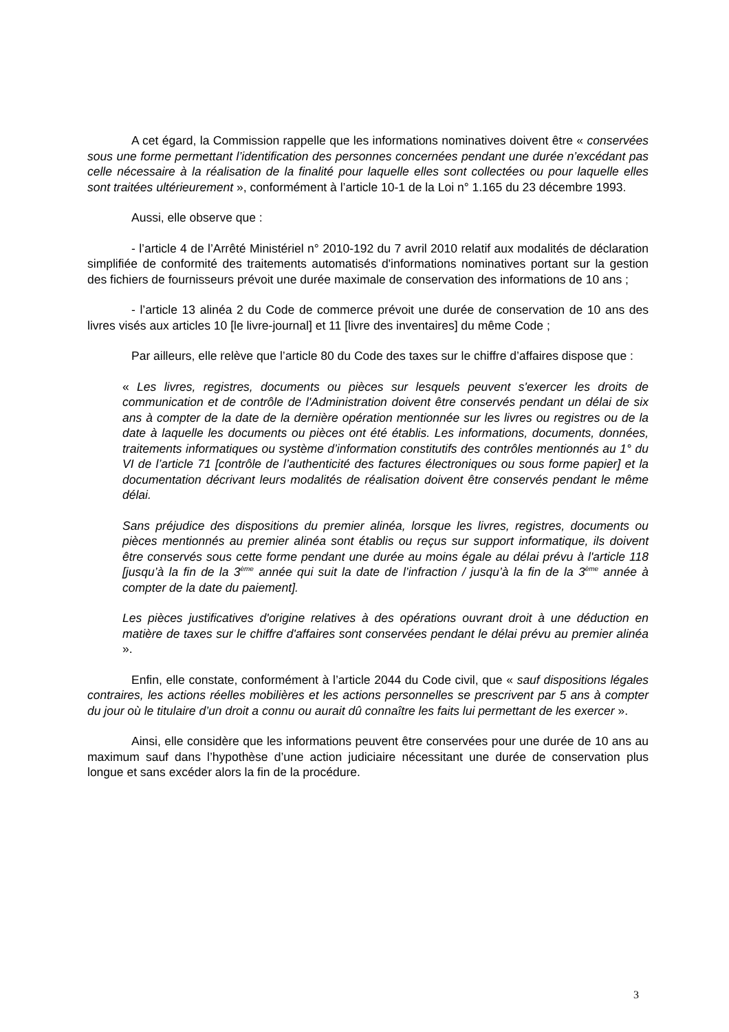A cet égard, la Commission rappelle que les informations nominatives doivent être « conservées sous une forme permettant l’identification des personnes concernées pendant une durée n’excédant pas celle nécessaire à la réalisation de la finalité pour laquelle elles sont collectées ou pour laquelle elles sont traitées ultérieurement », conformément à l’article 10-1 de la Loi n° 1.165 du 23 décembre 1993.
Aussi, elle observe que :
- l’article 4 de l’Arrêté Ministériel n° 2010-192 du 7 avril 2010 relatif aux modalités de déclaration simplifiée de conformité des traitements automatisés d'informations nominatives portant sur la gestion des fichiers de fournisseurs prévoit une durée maximale de conservation des informations de 10 ans ;
- l’article 13 alinéa 2 du Code de commerce prévoit une durée de conservation de 10 ans des livres visés aux articles 10 [le livre-journal] et 11 [livre des inventaires] du même Code ;
Par ailleurs, elle relève que l’article 80 du Code des taxes sur le chiffre d’affaires dispose que :
« Les livres, registres, documents ou pièces sur lesquels peuvent s'exercer les droits de communication et de contrôle de l'Administration doivent être conservés pendant un délai de six ans à compter de la date de la dernière opération mentionnée sur les livres ou registres ou de la date à laquelle les documents ou pièces ont été établis. Les informations, documents, données, traitements informatiques ou système d’information constitutifs des contrôles mentionnés au 1° du VI de l’article 71 [contrôle de l’authenticité des factures électroniques ou sous forme papier] et la documentation décrivant leurs modalités de réalisation doivent être conservés pendant le même délai.
Sans préjudice des dispositions du premier alinéa, lorsque les livres, registres, documents ou pièces mentionnés au premier alinéa sont établis ou reçus sur support informatique, ils doivent être conservés sous cette forme pendant une durée au moins égale au délai prévu à l'article 118 [jusqu’à la fin de la 3<sup>ème</sup> année qui suit la date de l’infraction / jusqu’à la fin de la 3<sup>ème</sup> année à compter de la date du paiement].
Les pièces justificatives d'origine relatives à des opérations ouvrant droit à une déduction en matière de taxes sur le chiffre d'affaires sont conservées pendant le délai prévu au premier alinéa ».
Enfin, elle constate, conformément à l’article 2044 du Code civil, que « sauf dispositions légales contraires, les actions réelles mobilières et les actions personnelles se prescrivent par 5 ans à compter du jour où le titulaire d’un droit a connu ou aurait dû connaître les faits lui permettant de les exercer ».
Ainsi, elle considère que les informations peuvent être conservées pour une durée de 10 ans au maximum sauf dans l’hypothèse d’une action judiciaire nécessitant une durée de conservation plus longue et sans excéder alors la fin de la procédure.
3